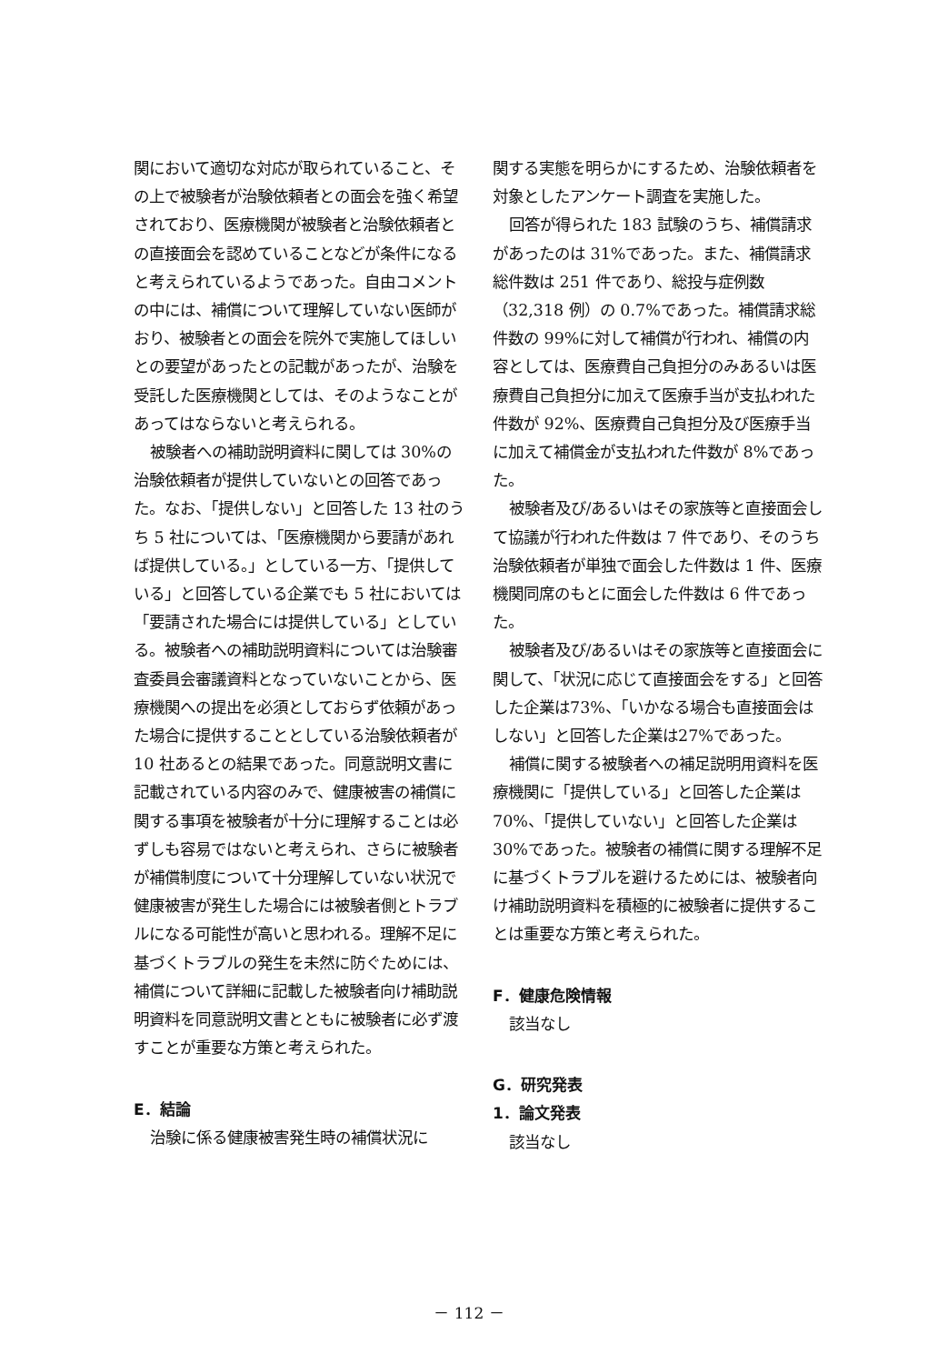関において適切な対応が取られていること、その上で被験者が治験依頼者との面会を強く希望されており、医療機関が被験者と治験依頼者との直接面会を認めていることなどが条件になると考えられているようであった。自由コメントの中には、補償について理解していない医師がおり、被験者との面会を院外で実施してほしいとの要望があったとの記載があったが、治験を受託した医療機関としては、そのようなことがあってはならないと考えられる。
被験者への補助説明資料に関しては 30%の治験依頼者が提供していないとの回答であった。なお、「提供しない」と回答した 13 社のうち 5 社については、「医療機関から要請があれば提供している。」としている一方、「提供している」と回答している企業でも 5 社においては「要請された場合には提供している」としている。被験者への補助説明資料については治験審査委員会審議資料となっていないことから、医療機関への提出を必須としておらず依頼があった場合に提供することとしている治験依頼者が 10 社あるとの結果であった。同意説明文書に記載されている内容のみで、健康被害の補償に関する事項を被験者が十分に理解することは必ずしも容易ではないと考えられ、さらに被験者が補償制度について十分理解していない状況で健康被害が発生した場合には被験者側とトラブルになる可能性が高いと思われる。理解不足に基づくトラブルの発生を未然に防ぐためには、補償について詳細に記載した被験者向け補助説明資料を同意説明文書とともに被験者に必ず渡すことが重要な方策と考えられた。
E．結論
治験に係る健康被害発生時の補償状況に
関する実態を明らかにするため、治験依頼者を対象としたアンケート調査を実施した。
回答が得られた 183 試験のうち、補償請求があったのは 31%であった。また、補償請求総件数は 251 件であり、総投与症例数（32,318 例）の 0.7%であった。補償請求総件数の 99%に対して補償が行われ、補償の内容としては、医療費自己負担分のみあるいは医療費自己負担分に加えて医療手当が支払われた件数が 92%、医療費自己負担分及び医療手当に加えて補償金が支払われた件数が 8%であった。
被験者及び/あるいはその家族等と直接面会して協議が行われた件数は 7 件であり、そのうち治験依頼者が単独で面会した件数は 1 件、医療機関同席のもとに面会した件数は 6 件であった。
被験者及び/あるいはその家族等と直接面会に関して、「状況に応じて直接面会をする」と回答した企業は73%、「いかなる場合も直接面会はしない」と回答した企業は27%であった。
補償に関する被験者への補足説明用資料を医療機関に「提供している」と回答した企業は 70%、「提供していない」と回答した企業は 30%であった。被験者の補償に関する理解不足に基づくトラブルを避けるためには、被験者向け補助説明資料を積極的に被験者に提供することは重要な方策と考えられた。
F．健康危険情報
該当なし
G．研究発表
1．論文発表
該当なし
－ 112 －